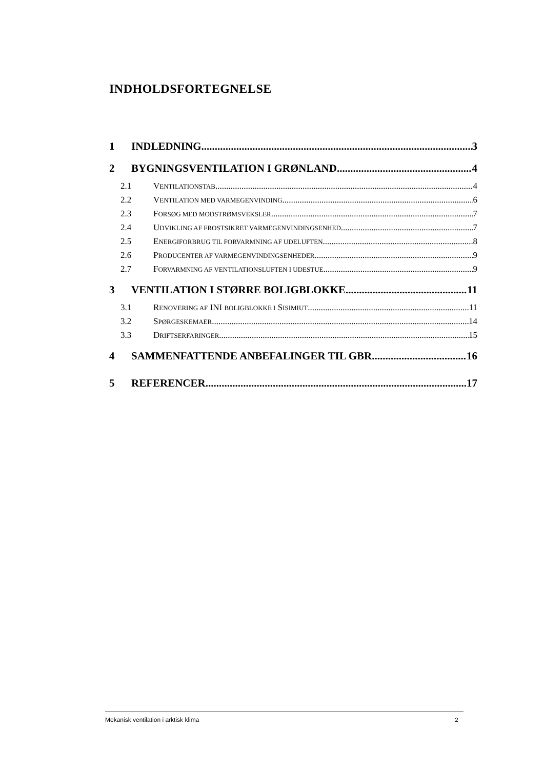INDHOLDSFORTEGNELSE
1 INDLEDNING 3
2 BYGNINGSVENTILATION I GRØNLAND 4
2.1 VENTILATIONSTAB 4
2.2 VENTILATION MED VARMEGENVINDING 6
2.3 FORSØG MED MODSTRØMSVEKSLER 7
2.4 UDVIKLING AF FROSTSIKRET VARMEGENVINDINGSENHED 7
2.5 ENERGIFORBRUG TIL FORVARMNING AF UDELUFTEN 8
2.6 PRODUCENTER AF VARMEGENVINDINGSENHEDER 9
2.7 FORVARMNING AF VENTILATIONSLUFTEN I UDESTUE 9
3 VENTILATION I STØRRE BOLIGBLOKKE 11
3.1 RENOVERING AF INI BOLIGBLOKKE I SISIMIUT 11
3.2 SPØRGESKEMAER 14
3.3 DRIFTSERFARINGER 15
4 SAMMENFATTENDE ANBEFALINGER TIL GBR 16
5 REFERENCER 17
Mekanisk ventilation i arktisk klima 2